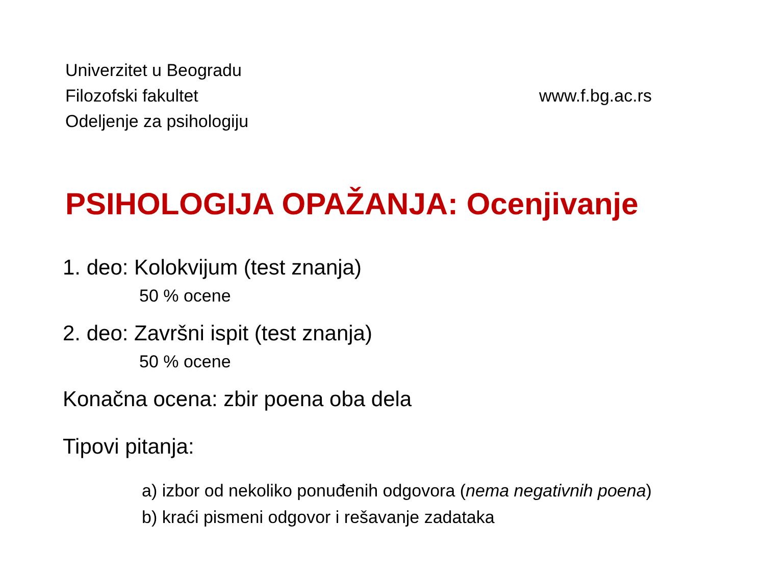Univerzitet u Beogradu
Filozofski fakultet
Odeljenje za psihologiju
www.f.bg.ac.rs
PSIHOLOGIJA OPAŽANJA: Ocenjivanje
1. deo: Kolokvijum (test znanja)
50 % ocene
2. deo: Završni ispit (test znanja)
50 % ocene
Konačna ocena: zbir poena oba dela
Tipovi pitanja:
a) izbor od nekoliko ponuđenih odgovora (nema negativnih poena)
b) kraći pismeni odgovor i rešavanje zadataka